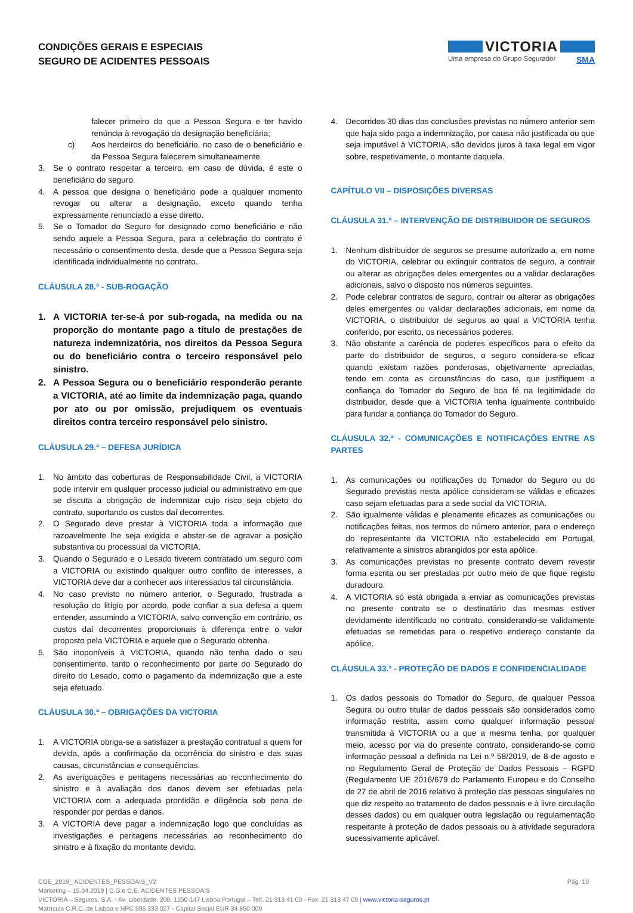CONDIÇÕES GERAIS E ESPECIAIS
SEGURO DE ACIDENTES PESSOAIS
VICTORIA
Uma empresa do Grupo Segurador SMA
falecer primeiro do que a Pessoa Segura e ter havido renúncia à revogação da designação beneficiária;
c) Aos herdeiros do beneficiário, no caso de o beneficiário e da Pessoa Segura falecerem simultaneamente.
3. Se o contrato respeitar a terceiro, em caso de dúvida, é este o beneficiário do seguro.
4. A pessoa que designa o beneficiário pode a qualquer momento revogar ou alterar a designação, exceto quando tenha expressamente renunciado a esse direito.
5. Se o Tomador do Seguro for designado como beneficiário e não sendo aquele a Pessoa Segura, para a celebração do contrato é necessário o consentimento desta, desde que a Pessoa Segura seja identificada individualmente no contrato.
CLÁUSULA 28.ª - SUB-ROGAÇÃO
1. A VICTORIA ter-se-á por sub-rogada, na medida ou na proporção do montante pago a título de prestações de natureza indemnizatória, nos direitos da Pessoa Segura ou do beneficiário contra o terceiro responsável pelo sinistro.
2. A Pessoa Segura ou o beneficiário responderão perante a VICTORIA, até ao limite da indemnização paga, quando por ato ou por omissão, prejudiquem os eventuais direitos contra terceiro responsável pelo sinistro.
CLÁUSULA 29.ª – DEFESA JURÍDICA
1. No âmbito das coberturas de Responsabilidade Civil, a VICTORIA pode intervir em qualquer processo judicial ou administrativo em que se discuta a obrigação de indemnizar cujo risco seja objeto do contrato, suportando os custos daí decorrentes.
2. O Segurado deve prestar à VICTORIA toda a informação que razoavelmente lhe seja exigida e abster-se de agravar a posição substantiva ou processual da VICTORIA.
3. Quando o Segurado e o Lesado tiverem contratado um seguro com a VICTORIA ou existindo qualquer outro conflito de interesses, a VICTORIA deve dar a conhecer aos interessados tal circunstância.
4. No caso previsto no número anterior, o Segurado, frustrada a resolução do litígio por acordo, pode confiar a sua defesa a quem entender, assumindo a VICTORIA, salvo convenção em contrário, os custos daí decorrentes proporcionais à diferença entre o valor proposto pela VICTORIA e aquele que o Segurado obtenha.
5. São inoponíveis à VICTORIA, quando não tenha dado o seu consentimento, tanto o reconhecimento por parte do Segurado do direito do Lesado, como o pagamento da indemnização que a este seja efetuado.
CLÁUSULA 30.ª – OBRIGAÇÕES DA VICTORIA
1. A VICTORIA obriga-se a satisfazer a prestação contratual a quem for devida, após a confirmação da ocorrência do sinistro e das suas causas, circunstâncias e consequências.
2. As averiguações e peritagens necessárias ao reconhecimento do sinistro e à avaliação dos danos devem ser efetuadas pela VICTORIA com a adequada prontidão e diligência sob pena de responder por perdas e danos.
3. A VICTORIA deve pagar a indemnização logo que concluídas as investigações e peritagens necessárias ao reconhecimento do sinistro e à fixação do montante devido.
4. Decorridos 30 dias das conclusões previstas no número anterior sem que haja sido paga a indemnização, por causa não justificada ou que seja imputável à VICTORIA, são devidos juros à taxa legal em vigor sobre, respetivamente, o montante daquela.
CAPÍTULO VII – DISPOSIÇÕES DIVERSAS
CLÁUSULA 31.ª – INTERVENÇÃO DE DISTRIBUIDOR DE SEGUROS
1. Nenhum distribuidor de seguros se presume autorizado a, em nome do VICTORIA, celebrar ou extinguir contratos de seguro, a contrair ou alterar as obrigações deles emergentes ou a validar declarações adicionais, salvo o disposto nos números seguintes.
2. Pode celebrar contratos de seguro, contrair ou alterar as obrigações deles emergentes ou validar declarações adicionais, em nome da VICTORIA, o distribuidor de seguros ao qual a VICTORIA tenha conferido, por escrito, os necessários poderes.
3. Não obstante a carência de poderes específicos para o efeito da parte do distribuidor de seguros, o seguro considera-se eficaz quando existam razões ponderosas, objetivamente apreciadas, tendo em conta as circunstâncias do caso, que justifiquem a confiança do Tomador do Seguro de boa fé na legitimidade do distribuidor, desde que a VICTORIA tenha igualmente contribuído para fundar a confiança do Tomador do Seguro.
CLÁUSULA 32.ª - COMUNICAÇÕES E NOTIFICAÇÕES ENTRE AS PARTES
1. As comunicações ou notificações do Tomador do Seguro ou do Segurado previstas nesta apólice consideram-se válidas e eficazes caso sejam efetuadas para a sede social da VICTORIA.
2. São igualmente válidas e plenamente eficazes as comunicações ou notificações feitas, nos termos do número anterior, para o endereço do representante da VICTORIA não estabelecido em Portugal, relativamente a sinistros abrangidos por esta apólice.
3. As comunicações previstas no presente contrato devem revestir forma escrita ou ser prestadas por outro meio de que fique registo duradouro.
4. A VICTORIA só está obrigada a enviar as comunicações previstas no presente contrato se o destinatário das mesmas estiver devidamente identificado no contrato, considerando-se validamente efetuadas se remetidas para o respetivo endereço constante da apólice.
CLÁUSULA 33.ª - PROTEÇÃO DE DADOS E CONFIDENCIALIDADE
1. Os dados pessoais do Tomador do Seguro, de qualquer Pessoa Segura ou outro titular de dados pessoais são considerados como informação restrita, assim como qualquer informação pessoal transmitida à VICTORIA ou a que a mesma tenha, por qualquer meio, acesso por via do presente contrato, considerando-se como informação pessoal a definida na Lei n.º 58/2019, de 8 de agosto e no Regulamento Geral de Proteção de Dados Pessoais – RGPD (Regulamento UE 2016/679 do Parlamento Europeu e do Conselho de 27 de abril de 2016 relativo à proteção das pessoas singulares no que diz respeito ao tratamento de dados pessoais e à livre circulação desses dados) ou em qualquer outra legislação ou regulamentação respeitante à proteção de dados pessoais ou à atividade seguradora sucessivamente aplicável.
CGE_2019_ ACIDENTES_PESSOAIS_V2
Marketing – 15.04.2019 | C.G.e C.E. ACIDENTES PESSOAIS
VICTORIA – Seguros, S.A. - Av. Liberdade, 200, 1250-147 Lisboa Portugal – Telf. 21 313 41 00 - Fax. 21 313 47 00 | www.victoria-seguros.pt
Matrícula C.R.C. de Lisboa e NPC 506 333 027 - Capital Social EUR 34.850.000
Pág. 10